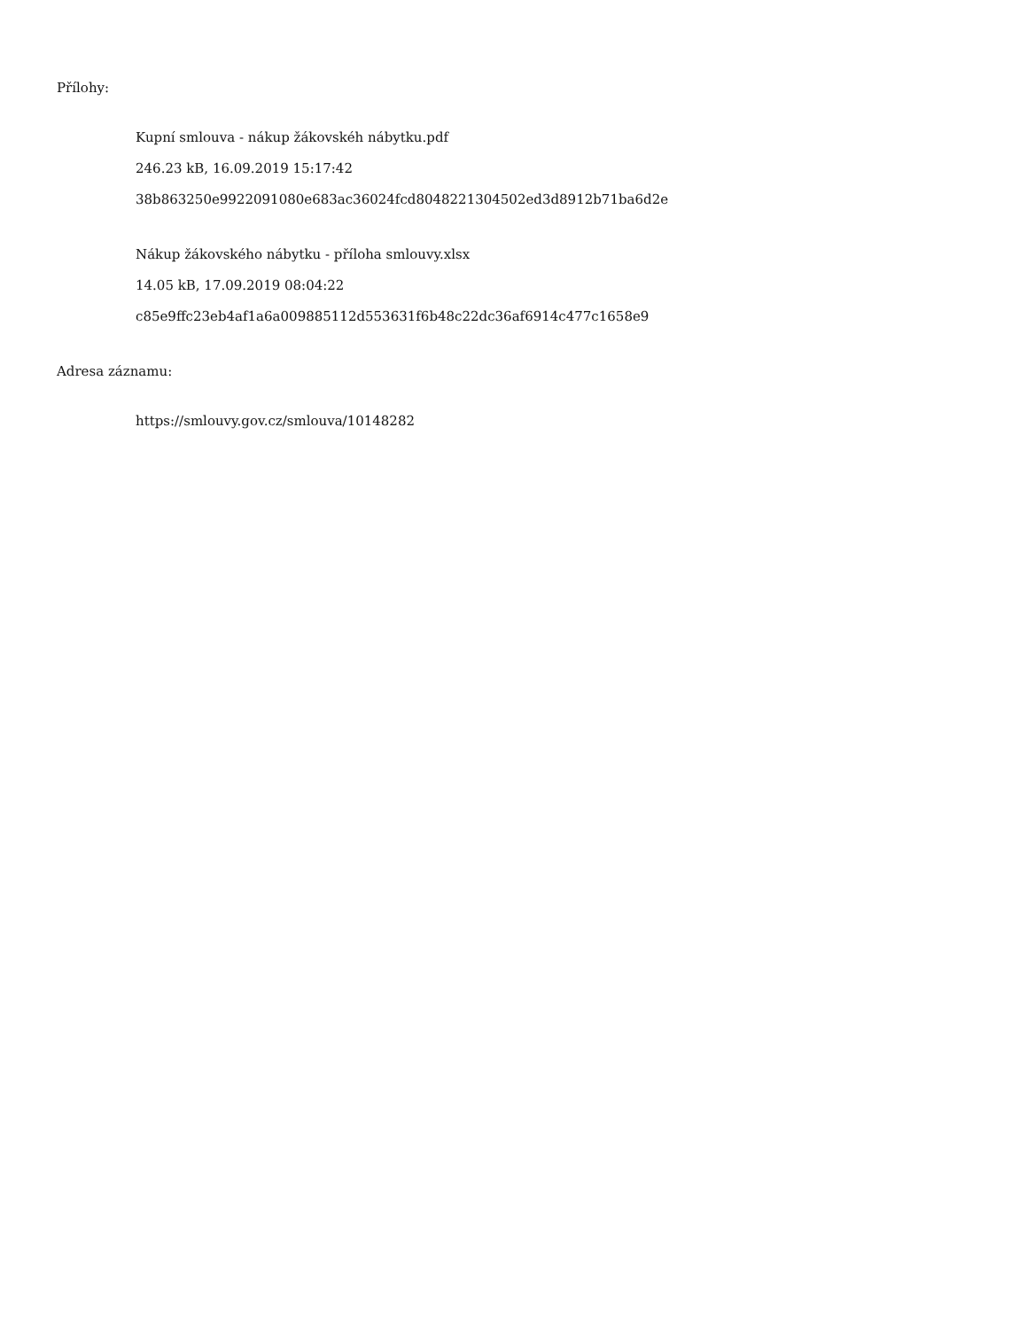Přílohy:
Kupní smlouva - nákup žákovskéh nábytku.pdf
246.23 kB, 16.09.2019 15:17:42
38b863250e9922091080e683ac36024fcd8048221304502ed3d8912b71ba6d2e
Nákup žákovského nábytku - příloha smlouvy.xlsx
14.05 kB, 17.09.2019 08:04:22
c85e9ffc23eb4af1a6a009885112d553631f6b48c22dc36af6914c477c1658e9
Adresa záznamu:
https://smlouvy.gov.cz/smlouva/10148282